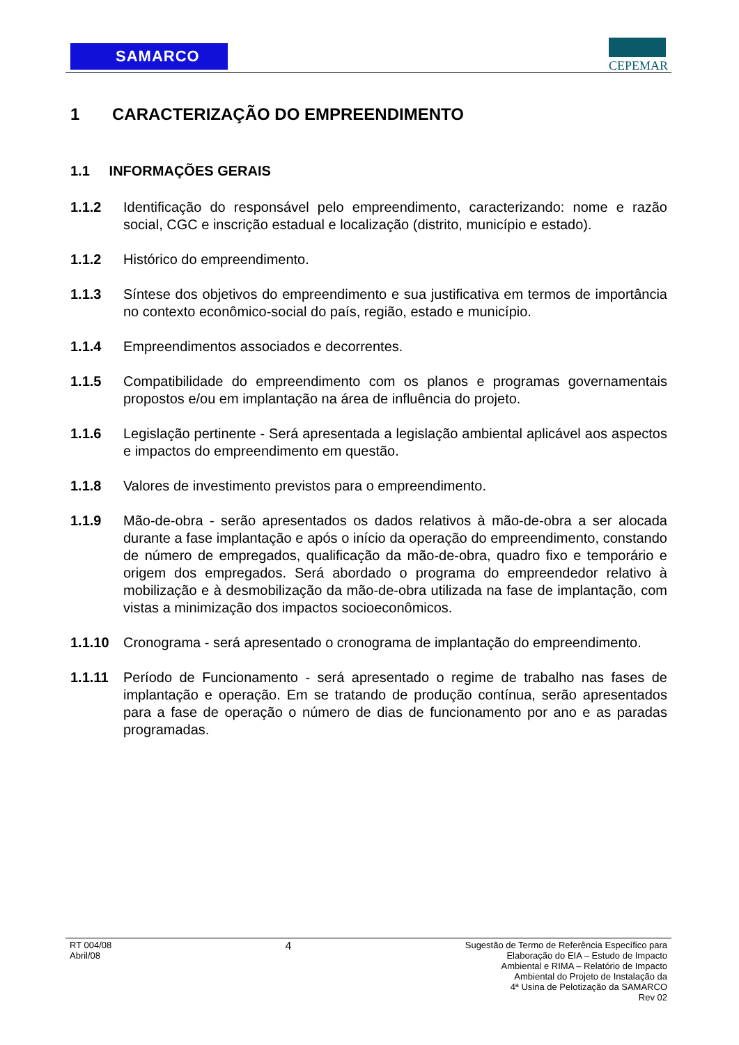SAMARCO CEPEMAR
1 CARACTERIZAÇÃO DO EMPREENDIMENTO
1.1 INFORMAÇÕES GERAIS
1.1.2 Identificação do responsável pelo empreendimento, caracterizando: nome e razão social, CGC e inscrição estadual e localização (distrito, município e estado).
1.1.2 Histórico do empreendimento.
1.1.3 Síntese dos objetivos do empreendimento e sua justificativa em termos de importância no contexto econômico-social do país, região, estado e município.
1.1.4 Empreendimentos associados e decorrentes.
1.1.5 Compatibilidade do empreendimento com os planos e programas governamentais propostos e/ou em implantação na área de influência do projeto.
1.1.6 Legislação pertinente - Será apresentada a legislação ambiental aplicável aos aspectos e impactos do empreendimento em questão.
1.1.8 Valores de investimento previstos para o empreendimento.
1.1.9 Mão-de-obra - serão apresentados os dados relativos à mão-de-obra a ser alocada durante a fase implantação e após o início da operação do empreendimento, constando de número de empregados, qualificação da mão-de-obra, quadro fixo e temporário e origem dos empregados. Será abordado o programa do empreendedor relativo à mobilização e à desmobilização da mão-de-obra utilizada na fase de implantação, com vistas a minimização dos impactos socioeconômicos.
1.1.10 Cronograma - será apresentado o cronograma de implantação do empreendimento.
1.1.11 Período de Funcionamento - será apresentado o regime de trabalho nas fases de implantação e operação. Em se tratando de produção contínua, serão apresentados para a fase de operação o número de dias de funcionamento por ano e as paradas programadas.
RT 004/08
Abril/08
4
Sugestão de Termo de Referência Específico para
Elaboração do EIA – Estudo de Impacto
Ambiental e RIMA – Relatório de Impacto
Ambiental do Projeto de Instalação da
4ª Usina de Pelotização da SAMARCO
Rev 02